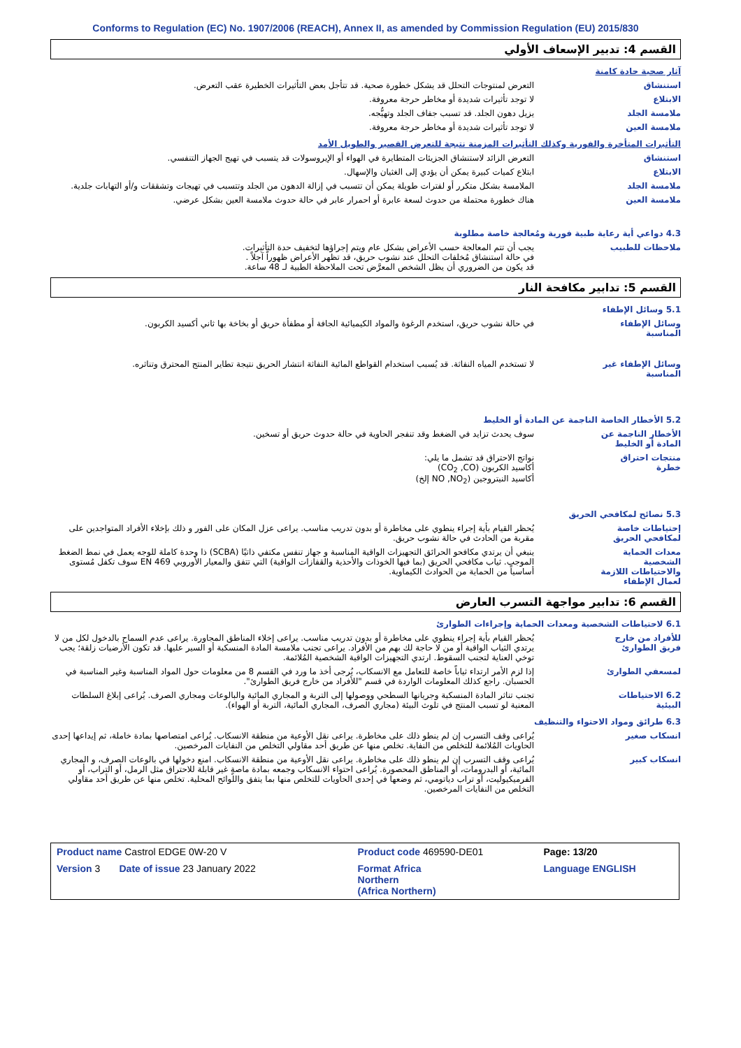Conforms to Regulation (EC) No. 1907/2006 (REACH), Annex II, as amended by Commission Regulation (EU) 2015/830
القسم 4: تدبير الإسعاف الأولي
آثار صحية حادة كامنة
استنشاق التعرض لمنتوجات التحلل قد يشكل خطورة صحية. قد تتأجل بعض التأثيرات الخطيرة عقب التعرض.
الابتلاع لا توجد تأثيرات شديدة أو مخاطر حرجة معروفة.
ملامسة الجلد يزيل دهون الجلد. قد تسبب جفاف الجلد وتهيُّجه.
ملامسة العين لا توجد تأثيرات شديدة أو مخاطر حرجة معروفة.
التأثيرات المتأخرة والفورية وكذلك التأثيرات المزمنة نتيجة للتعرض القصير والطويل الأمد
استنشاق التعرض الزائد لاستنشاق الجزيئات المتطايرة في الهواء أو الإيروسولات قد يتسبب في تهيج الجهاز التنفسي.
الابتلاع ابتلاع كميات كبيرة يمكن أن يؤدي إلى الغثيان والإسهال.
ملامسة الجلد الملامسة بشكل متكرر أو لفترات طويلة يمكن أن تتسبب في إزالة الدهون من الجلد وتتسبب في تهيجات وتشققات و/أو التهابات جلدية.
ملامسة العين هناك خطورة محتملة من حدوث لسعة عابرة أو احمرار عابر في حالة حدوث ملامسة العين بشكل عرضي.
4.3 دواعي أية رعاية طبية فورية ومُعالجة خاصة مطلوبة
ملاحظات للطبيب يجب أن تتم المعالجة حسب الأعراض بشكل عام ويتم إجراؤها لتخفيف حدة التأثيرات.
في حالة استنشاق مُخلفات التحلل عند نشوب حريق، قد تظهر الأعراض ظهوراً آجلاً .
قد يكون من الضروري أن يظل الشخص المعرَّض تحت الملاحظة الطبية لـ 48 ساعة.
القسم 5: تدابير مكافحة النار
5.1 وسائل الإطفاء
وسائل الإطفاء المناسبة
في حالة نشوب حريق، استخدم الرغوة والمواد الكيميائية الجافة أو مطفأة حريق أو بخاخة بها ثاني أكسيد الكربون.
وسائل الإطفاء غير المناسبة
لا تستخدم المياه النفاثة. قد يُسبب استخدام القواطع المائية النفاثة انتشار الحريق نتيجة تطاير المنتج المحترق وتناثره.
5.2 الأخطار الخاصة الناجمة عن المادة أو الخليط
الأخطار الناجمة عن المادة أو الخليط
سوف يحدث تزايد في الضغط وقد تنفجر الحاوية في حالة حدوث حريق أو تسخين.
منتجات احتراق خطرة
نواتج الاحتراق قد تشمل ما يلي:
أكاسيد الكربون (CO<sub>2</sub> ,CO)
أكاسيد النيتروجين (NO ,NO<sub>2</sub> إلخ)
5.3 نصائح لمكافحي الحريق
إحتياطات خاصة لمكافحي الحريق
يُحظر القيام بأية إجراء ينطوي على مخاطرة أو بدون تدريب مناسب. يراعى عزل المكان على الفور و ذلك بإخلاء الأفراد المتواجدين على مقربة من الحادث في حالة نشوب حريق.
معدات الحماية الشخصية والاحتياطات اللازمة لعمال الإطفاء
ينبغي أن يرتدي مكافحو الحرائق التجهيزات الواقية المناسبة و جهاز تنفس مكتفي ذاتيًا (SCBA) ذا وحدة كاملة للوجه يعمل في نمط الضغط الموجب. ثياب مكافحي الحريق (بما فيها الخوذات والأحذية والقفازات الواقية) التي تتفق والمعيار الأوروبي EN 469 سوف تكفل مُستوى أساسياً من الحماية من الحوادث الكيماوية.
القسم 6: تدابير مواجهة التسرب العارض
6.1 لاحتياطات الشخصية ومعدات الحماية وإجراءات الطوارئ
للأفراد من خارج فريق الطوارئ
يُحظر القيام بأية إجراء ينطوي على مخاطرة أو بدون تدريب مناسب. يراعى إخلاء المناطق المجاورة. يراعى عدم السماح بالدخول لكل من لا يرتدي الثياب الواقية أو من لا حاجة لك بهم من الأفراد. يراعى تجنب ملامسة المادة المنسكبة أو السير عليها. قد تكون الأرضيات زلقة؛ يجب توخي العناية لتجنب السقوط. ارتدي التجهيزات الواقية الشخصية المُلائمة.
لمسعفي الطوارئ إذا لزم الأمر ارتداء ثياباً خاصة للتعامل مع الانسكاب، يُرجى أخذ ما ورد في القسم 8 من معلومات حول المواد المناسبة وغير المناسبة في الحسبان. راجع كذلك المعلومات الواردة في قسم "للأفراد من خارج فريق الطوارئ".
6.2 الاحتياطات البيئية
تجنب تناثر المادة المنسكبة وجريانها السطحي ووصولها إلى التربة و المجاري المائية والبالوعات ومجاري الصرف. يُراعى إبلاغ السلطات المعنية لو تسبب المنتج في تلوث البيئة (مجاري الصرف، المجاري المائية، التربة أو الهواء).
6.3 طرائق ومواد الاحتواء والتنظيف
انسكاب صغير يُراعى وقف التسرب إن لم ينطو ذلك على مخاطرة. يراعى نقل الأوعية من منطقة الانسكاب. يُراعى امتصاصها بمادة خاملة، ثم إيداعها إحدى الحاويات المُلائمة للتخلص من النفاية. تخلص منها عن طريق أحد مقاولي التخلص من النفايات المرخصين.
انسكاب كبير يُراعى وقف التسرب إن لم ينطو ذلك على مخاطرة. يراعى نقل الأوعية من منطقة الانسكاب. امنع دخولها في بالوعات الصرف، و المجاري المائية، أو البدرومات، أو المناطق المحصورة. يُراعى احتواء الانسكاب وجمعه بمادة ماصةٍ غير قابلة للاحتراق مثل الرمل، أو التراب، أو الفرميكيوليت، أو تراب دياتومي، ثم وضعها في إحدى الحاويات للتخلص منها بما يتفق واللوائح المحلية. تخلص منها عن طريق أحد مقاولي التخلص من النفايات المرخصين.
| Product name Castrol EDGE 0W-20 V | | Product code 469590-DE01 | Page: 13/20 |
| Version 3 Date of issue 23 January 2022 | | Format Africa Northern (Africa Northern) | Language ENGLISH |